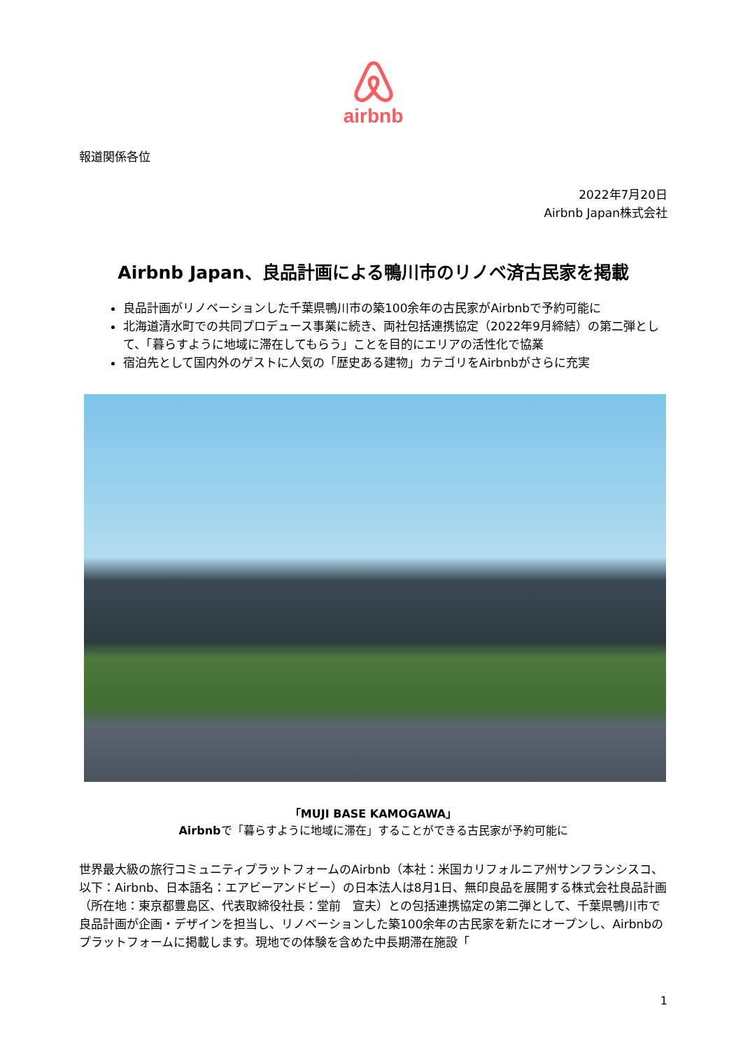airbnb
報道関係各位
2022年7月20日
Airbnb Japan株式会社
Airbnb Japan、良品計画による鴨川市のリノベ済古民家を掲載
良品計画がリノベーションした千葉県鴨川市の築100余年の古民家がAirbnbで予約可能に
北海道清水町での共同プロデュース事業に続き、両社包括連携協定（2022年9月締結）の第二弾として、「暮らすように地域に滞在してもらう」ことを目的にエリアの活性化で協業
宿泊先として国内外のゲストに人気の「歴史ある建物」カテゴリをAirbnbがさらに充実
「MUJI BASE KAMOGAWA」
Airbnbで「暮らすように地域に滞在」することができる古民家が予約可能に
世界最大級の旅行コミュニティプラットフォームのAirbnb（本社：米国カリフォルニア州サンフランシスコ、以下：Airbnb、日本語名：エアビーアンドビー）の日本法人は8月1日、無印良品を展開する株式会社良品計画（所在地：東京都豊島区、代表取締役社長：堂前　宣夫）との包括連携協定の第二弾として、千葉県鴨川市で良品計画が企画・デザインを担当し、リノベーションした築100余年の古民家を新たにオープンし、Airbnbのプラットフォームに掲載します。現地での体験を含めた中長期滞在施設「
1